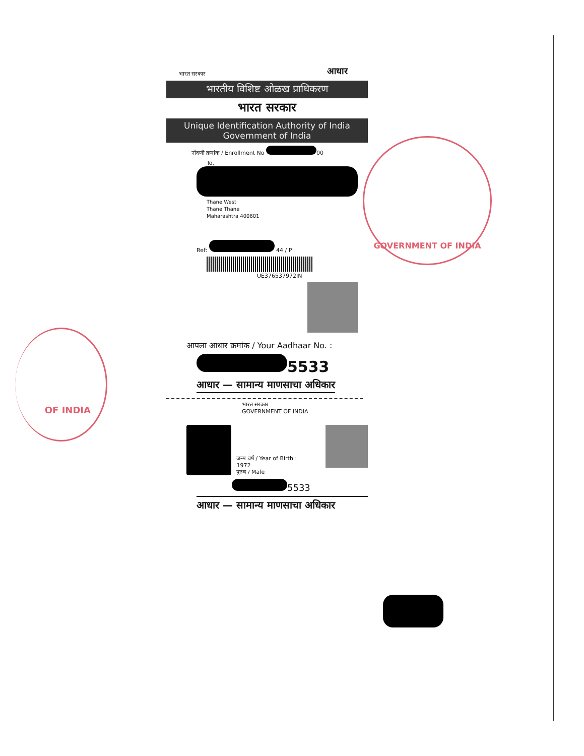भारत सरकार
आधार
भारतीय विशिष्ट ओळख प्राधिकरण
भारत सरकार
Unique Identification Authority of India
Government of India
नोंदणी क्रमांक / Enrollment No 00
To,
Thane West
Thane Thane
Maharashtra 400601
Ref: 44 / P
UE376537972IN
आपला आधार क्रमांक / Your Aadhaar No. :
5533
आधार — सामान्य माणसाचा अधिकार
भारत सरकार
GOVERNMENT OF INDIA
जन्म वर्ष / Year of Birth : 1972
पुरुष / Male
5533
आधार — सामान्य माणसाचा अधिकार
GOVERNMENT OF INDIA
OF INDIA